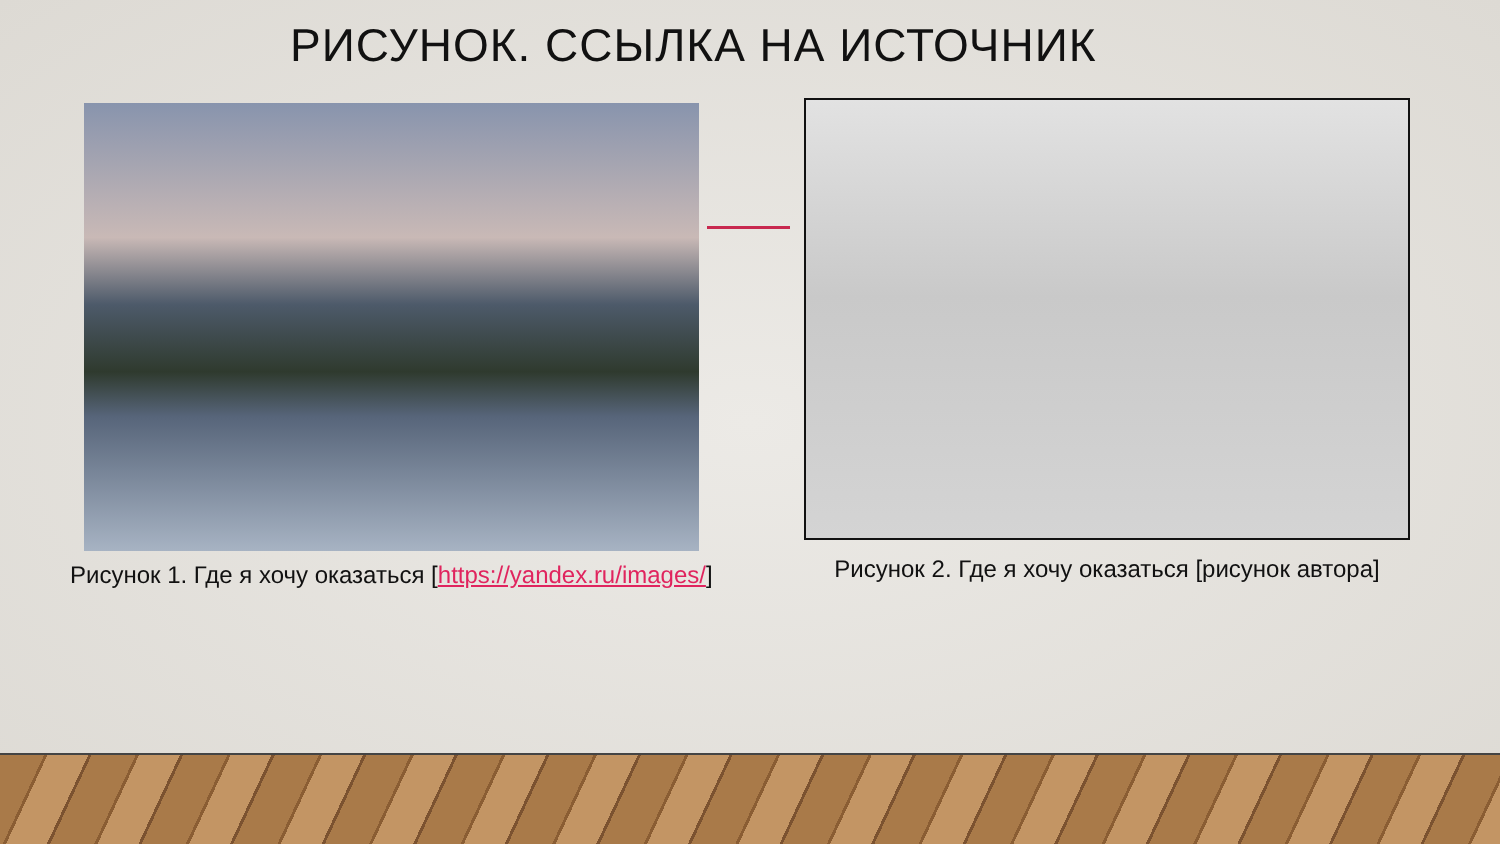РИСУНОК. ССЫЛКА НА ИСТОЧНИК
Рисунок 1. Где я хочу оказаться [https://yandex.ru/images/]
Рисунок 2. Где я хочу оказаться [рисунок автора]